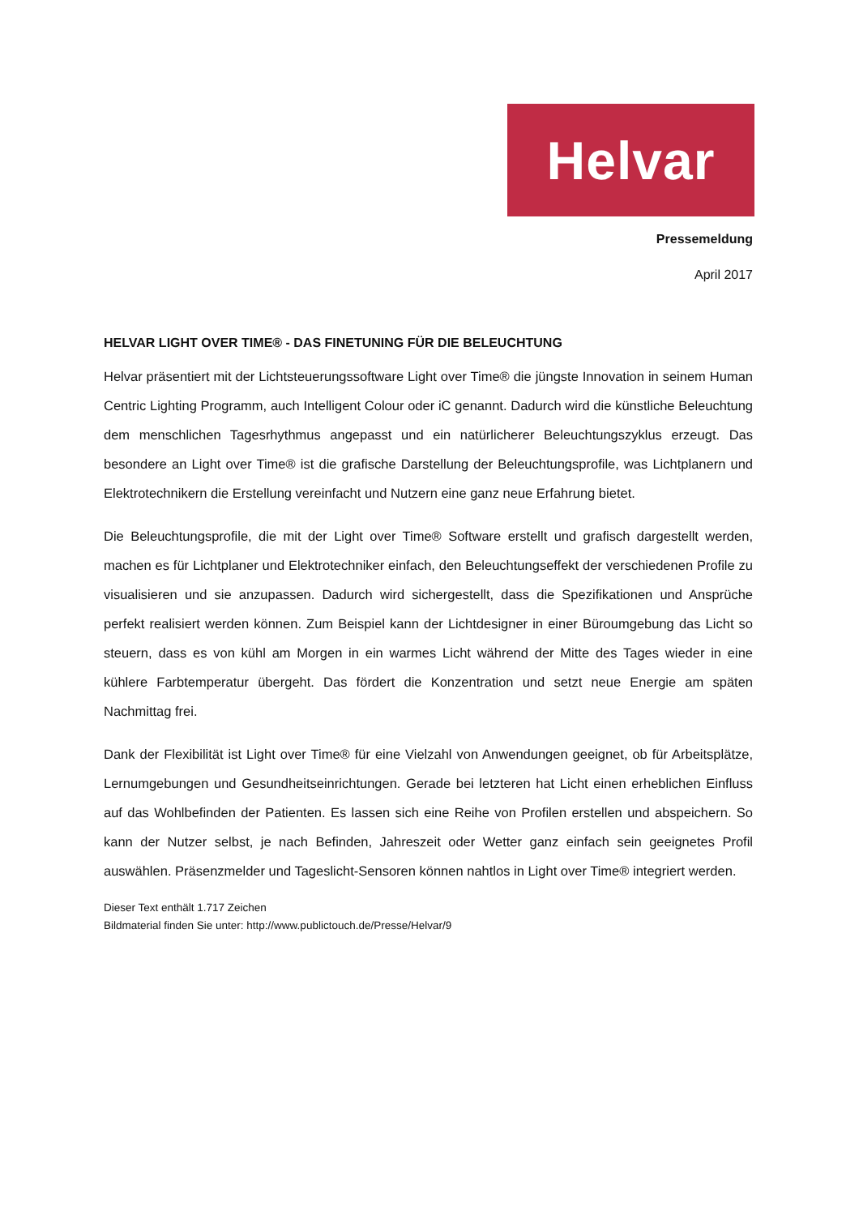Helvar
Pressemeldung
April 2017
HELVAR LIGHT OVER TIME® - DAS FINETUNING FÜR DIE BELEUCHTUNG
Helvar präsentiert mit der Lichtsteuerungssoftware Light over Time® die jüngste Innovation in seinem Human Centric Lighting Programm, auch Intelligent Colour oder iC genannt. Dadurch wird die künstliche Beleuchtung dem menschlichen Tagesrhythmus angepasst und ein natürlicherer Beleuchtungszyklus erzeugt. Das besondere an Light over Time® ist die grafische Darstellung der Beleuchtungsprofile, was Lichtplanern und Elektrotechnikern die Erstellung vereinfacht und Nutzern eine ganz neue Erfahrung bietet.
Die Beleuchtungsprofile, die mit der Light over Time® Software erstellt und grafisch dargestellt werden, machen es für Lichtplaner und Elektrotechniker einfach, den Beleuchtungseffekt der verschiedenen Profile zu visualisieren und sie anzupassen. Dadurch wird sichergestellt, dass die Spezifikationen und Ansprüche perfekt realisiert werden können. Zum Beispiel kann der Lichtdesigner in einer Büroumgebung das Licht so steuern, dass es von kühl am Morgen in ein warmes Licht während der Mitte des Tages wieder in eine kühlere Farbtemperatur übergeht. Das fördert die Konzentration und setzt neue Energie am späten Nachmittag frei.
Dank der Flexibilität ist Light over Time® für eine Vielzahl von Anwendungen geeignet, ob für Arbeitsplätze, Lernumgebungen und Gesundheitseinrichtungen. Gerade bei letzteren hat Licht einen erheblichen Einfluss auf das Wohlbefinden der Patienten. Es lassen sich eine Reihe von Profilen erstellen und abspeichern. So kann der Nutzer selbst, je nach Befinden, Jahreszeit oder Wetter ganz einfach sein geeignetes Profil auswählen. Präsenzmelder und Tageslicht-Sensoren können nahtlos in Light over Time® integriert werden.
Dieser Text enthält 1.717 Zeichen
Bildmaterial finden Sie unter: http://www.publictouch.de/Presse/Helvar/9